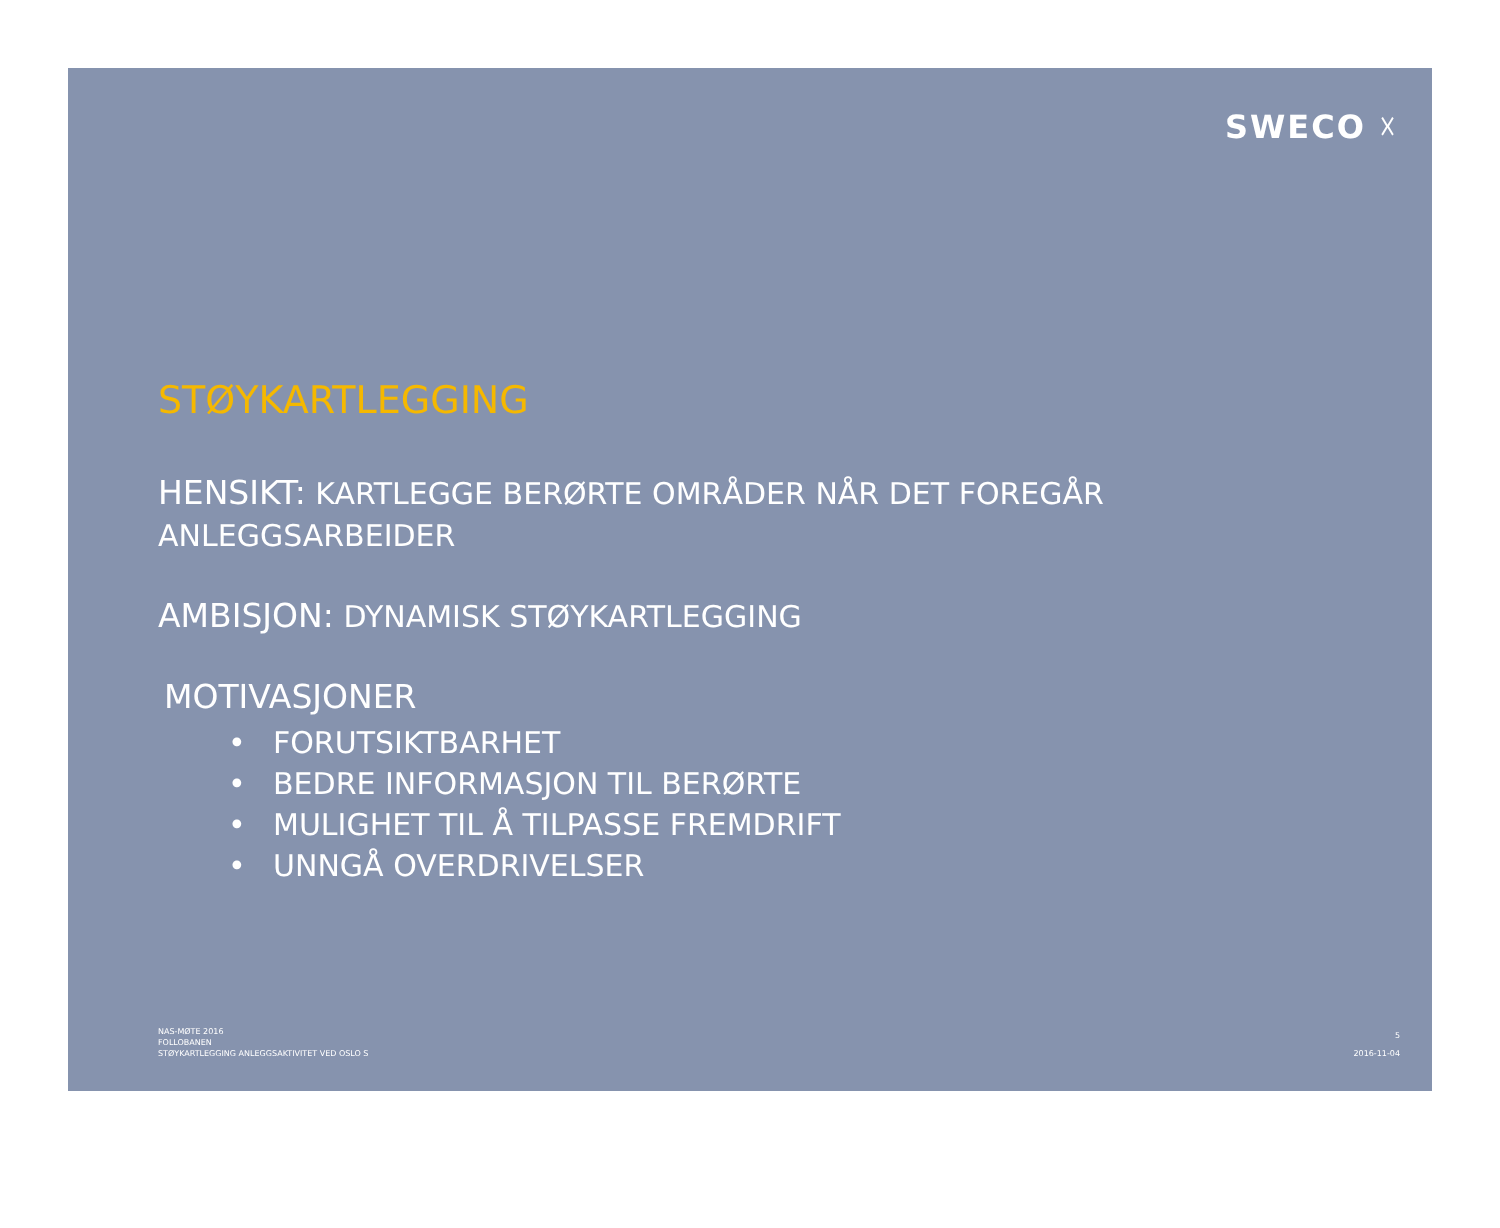SWECO ☓
STØYKARTLEGGING
HENSIKT: KARTLEGGE BERØRTE OMRÅDER NÅR DET FOREGÅR
ANLEGGSARBEIDER
AMBISJON: DYNAMISK STØYKARTLEGGING
MOTIVASJONER
• FORUTSIKTBARHET
• BEDRE INFORMASJON TIL BERØRTE
• MULIGHET TIL Å TILPASSE FREMDRIFT
• UNNGÅ OVERDRIVELSER
NAS-MØTE 2016
FOLLOBANEN
STØYKARTLEGGING ANLEGGSAKTIVITET VED OSLO S
5
2016-11-04